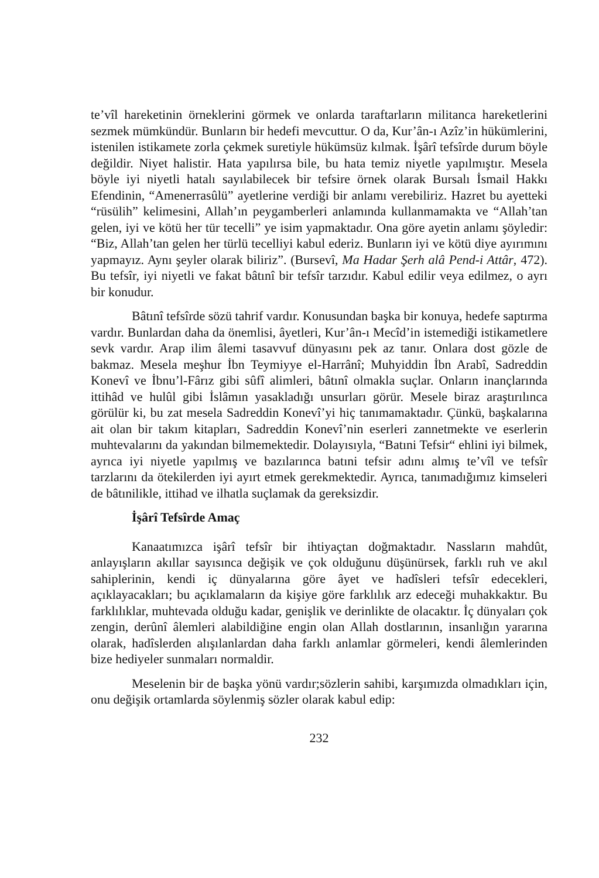te’vîl hareketinin örneklerini görmek ve onlarda taraftarların militanca hareketlerini sezmek mümkündür. Bunların bir hedefi mevcuttur. O da, Kur’ân-ı Azîz’in hükümlerini, istenilen istikamete zorla çekmek suretiyle hükümsüz kılmak. İşârî tefsîrde durum böyle değildir. Niyet halistir. Hata yapılırsa bile, bu hata temiz niyetle yapılmıştır. Mesela böyle iyi niyetli hatalı sayılabilecek bir tefsire örnek olarak Bursalı İsmail Hakkı Efendinin, “Amenerrasûlü” ayetlerine verdiği bir anlamı verebiliriz. Hazret bu ayetteki “rüsülih” kelimesini, Allah’ın peygamberleri anlamında kullanmamakta ve “Allah’tan gelen, iyi ve kötü her tür tecelli” ye isim yapmaktadır. Ona göre ayetin anlamı şöyledir: “Biz, Allah’tan gelen her türlü tecelliyi kabul ederiz. Bunların iyi ve kötü diye ayırımını yapmayız. Aynı şeyler olarak biliriz”. (Bursevî, Ma Hadar Şerh alâ Pend-i Attâr, 472). Bu tefsîr, iyi niyetli ve fakat bâtınî bir tefsîr tarzıdır. Kabul edilir veya edilmez, o ayrı bir konudur.
Bâtınî tefsîrde sözü tahrif vardır. Konusundan başka bir konuya, hedefe saptırma vardır. Bunlardan daha da önemlisi, âyetleri, Kur’ân-ı Mecîd’in istemediği istikametlere sevk vardır. Arap ilim âlemi tasavvuf dünyasını pek az tanır. Onlara dost gözle de bakmaz. Mesela meşhur İbn Teymiyye el-Harrânî; Muhyiddin İbn Arabî, Sadreddin Konevî ve İbnu’l-Fârız gibi sûfî alimleri, bâtınî olmakla suçlar. Onların inançlarında ittihâd ve hulûl gibi İslâmın yasakladığı unsurları görür. Mesele biraz araştırılınca görülür ki, bu zat mesela Sadreddin Konevî’yi hiç tanımamaktadır. Çünkü, başkalarına ait olan bir takım kitapları, Sadreddin Konevî’nin eserleri zannetmekte ve eserlerin muhtevalarını da yakından bilmemektedir. Dolayısıyla, “Batıni Tefsir“ ehlini iyi bilmek, ayrıca iyi niyetle yapılmış ve bazılarınca batıni tefsir adını almış te’vîl ve tefsîr tarzlarını da ötekilerden iyi ayırt etmek gerekmektedir. Ayrıca, tanımadığımız kimseleri de bâtınilikle, ittihad ve ilhatla suçlamak da gereksizdir.
İşârî Tefsîrde Amaç
Kanaatımızca işârî tefsîr bir ihtiyaçtan doğmaktadır. Nassların mahdût, anlayışların akıllar sayısınca değişik ve çok olduğunu düşünürsek, farklı ruh ve akıl sahiplerinin, kendi iç dünyalarına göre âyet ve hadîsleri tefsîr edecekleri, açıklayacakları; bu açıklamaların da kişiye göre farklılık arz edeceği muhakkaktır. Bu farklılıklar, muhtevada olduğu kadar, genişlik ve derinlikte de olacaktır. İç dünyaları çok zengin, derûnî âlemleri alabildiğine engin olan Allah dostlarının, insanlığın yararına olarak, hadîslerden alışılanlardan daha farklı anlamlar görmeleri, kendi âlemlerinden bize hediyeler sunmaları normaldir.
Meselenin bir de başka yönü vardır;sözlerin sahibi, karşımızda olmadıkları için, onu değişik ortamlarda söylenmiş sözler olarak kabul edip:
232